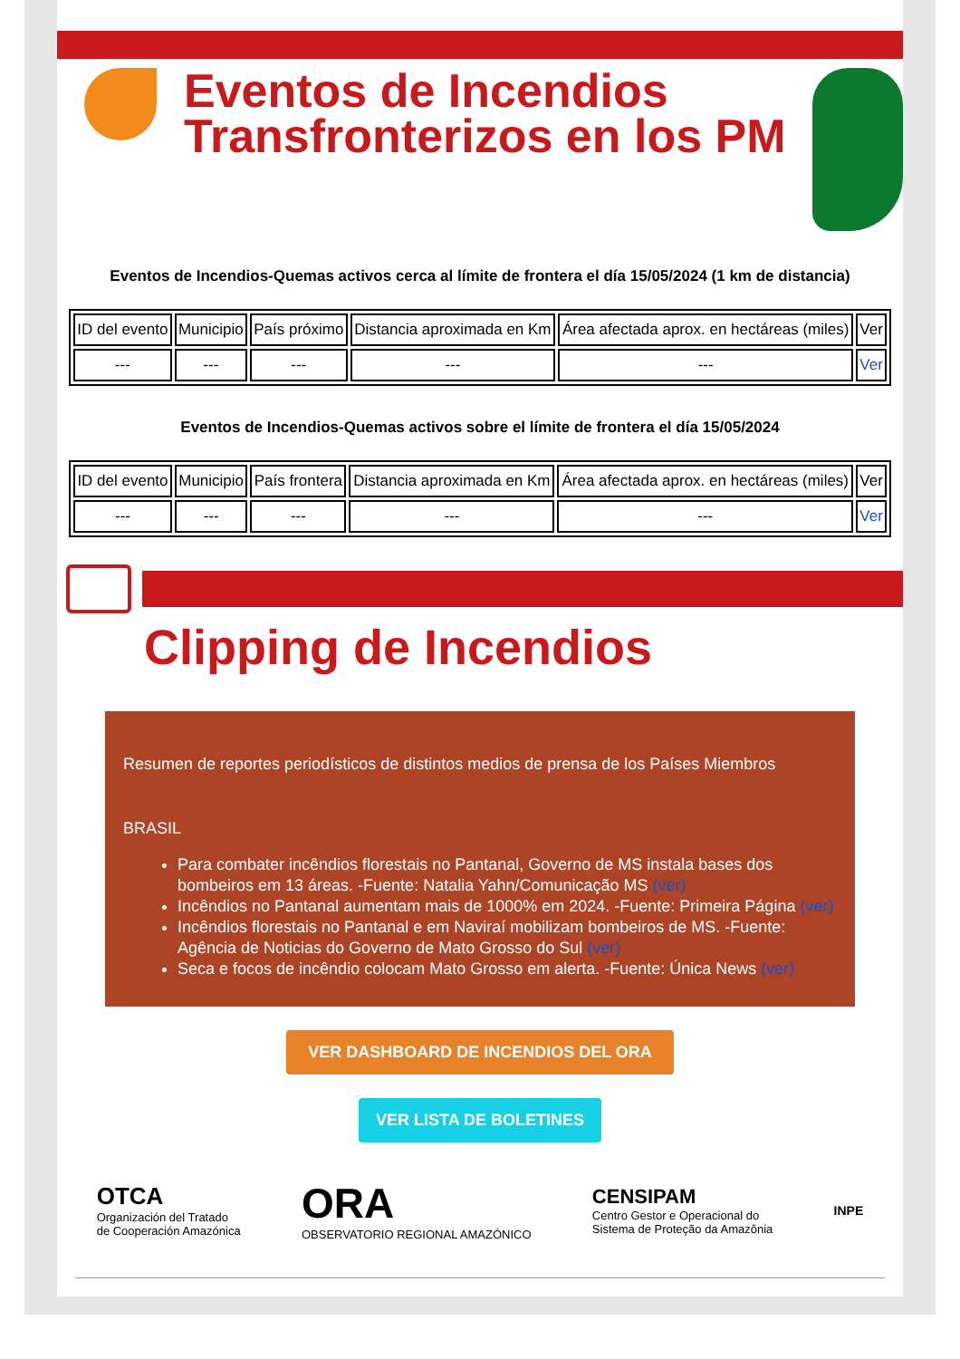Eventos de Incendios Transfronterizos en los PM
Eventos de Incendios-Quemas activos cerca al límite de frontera el día 15/05/2024 (1 km de distancia)
| ID del evento | Municipio | País próximo | Distancia aproximada en Km | Área afectada aprox. en hectáreas (miles) | Ver |
| --- | --- | --- | --- | --- | --- |
| --- | --- | --- | --- | --- | Ver |
Eventos de Incendios-Quemas activos sobre el límite de frontera el día 15/05/2024
| ID del evento | Municipio | País frontera | Distancia aproximada en Km | Área afectada aprox. en hectáreas (miles) | Ver |
| --- | --- | --- | --- | --- | --- |
| --- | --- | --- | --- | --- | Ver |
Clipping de Incendios
Resumen de reportes periodísticos de distintos medios de prensa de los Países Miembros
BRASIL
Para combater incêndios florestais no Pantanal, Governo de MS instala bases dos bombeiros em 13 áreas. -Fuente: Natalia Yahn/Comunicação MS (ver)
Incêndios no Pantanal aumentam mais de 1000% em 2024. -Fuente: Primeira Página (ver)
Incêndios florestais no Pantanal e em Naviraí mobilizam bombeiros de MS. -Fuente: Agência de Noticias do Governo de Mato Grosso do Sul (ver)
Seca e focos de incêndio colocam Mato Grosso em alerta. -Fuente: Única News (ver)
VER DASHBOARD DE INCENDIOS DEL ORA
VER LISTA DE BOLETINES
OTCA
Organización del Tratado
de Cooperación Amazónica
ORA
OBSERVATORIO REGIONAL AMAZÓNICO
CENSIPAM
Centro Gestor e Operacional do
Sistema de Proteção da Amazônia
INPE